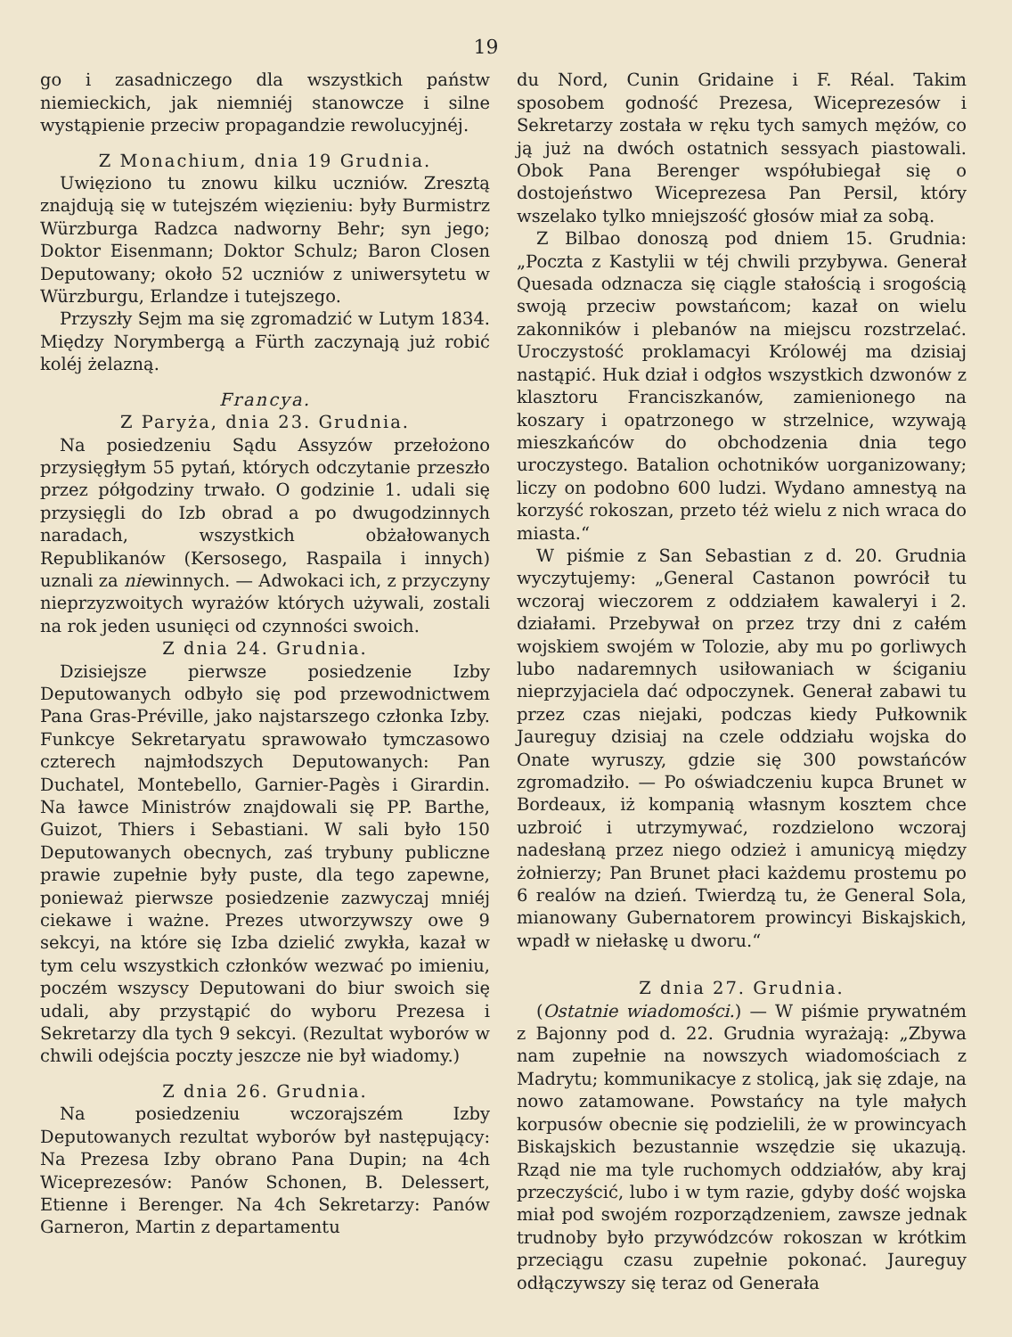19
go i zasadniczego dla wszystkich państw niemieckich, jak niemniéj stanowcze i silne wystąpienie przeciw propagandzie rewolucyjnéj.
Z Monachium, dnia 19 Grudnia.
Uwięziono tu znowu kilku uczniów. Zresztą znajdują się w tutejszém więzieniu: były Burmistrz Würzburga Radzca nadworny Behr; syn jego; Doktor Eisenmann; Doktor Schulz; Baron Closen Deputowany; około 52 uczniów z uniwersytetu w Würzburgu, Erlandze i tutejszego.
Przyszły Sejm ma się zgromadzić w Lutym 1834. Między Norymbergą a Fürth zaczynają już robić koléj żelazną.
Francya.
Z Paryża, dnia 23. Grudnia.
Na posiedzeniu Sądu Assyzów przełożono przysięgłym 55 pytań, których odczytanie przeszło przez półgodziny trwało. O godzinie 1. udali się przysięgli do Izb obrad a po dwugodzinnych naradach, wszystkich obżałowanych Republikanów (Kersosego, Raspaila i innych) uznali za niewinnych. — Adwokaci ich, z przyczyny nieprzyzwoitych wyrażów których używali, zostali na rok jeden usunięci od czynności swoich.
Z dnia 24. Grudnia.
Dzisiejsze pierwsze posiedzenie Izby Deputowanych odbyło się pod przewodnictwem Pana Gras-Préville, jako najstarszego członka Izby. Funkcye Sekretaryatu sprawowało tymczasowo czterech najmłodszych Deputowanych: Pan Duchatel, Montebello, Garnier-Pagès i Girardin. Na ławce Ministrów znajdowali się PP. Barthe, Guizot, Thiers i Sebastiani. W sali było 150 Deputowanych obecnych, zaś trybuny publiczne prawie zupełnie były puste, dla tego zapewne, ponieważ pierwsze posiedzenie zazwyczaj mniéj ciekawe i ważne. Prezes utworzywszy owe 9 sekcyi, na które się Izba dzielić zwykła, kazał w tym celu wszystkich członków wezwać po imieniu, poczém wszyscy Deputowani do biur swoich się udali, aby przystąpić do wyboru Prezesa i Sekretarzy dla tych 9 sekcyi. (Rezultat wyborów w chwili odejścia poczty jeszcze nie był wiadomy.)
Z dnia 26. Grudnia.
Na posiedzeniu wczorajszém Izby Deputowanych rezultat wyborów był następujący: Na Prezesa Izby obrano Pana Dupin; na 4ch Wiceprezesów: Panów Schonen, B. Delessert, Etienne i Berenger. Na 4ch Sekretarzy: Panów Garneron, Martin z departamentu
du Nord, Cunin Gridaine i F. Réal. Takim sposobem godność Prezesa, Wiceprezesów i Sekretarzy została w ręku tych samych mężów, co ją już na dwóch ostatnich sessyach piastowali. Obok Pana Berenger współubiegał się o dostojeństwo Wiceprezesa Pan Persil, który wszelako tylko mniejszość głosów miał za sobą.
Z Bilbao donoszą pod dniem 15. Grudnia: „Poczta z Kastylii w téj chwili przybywa. Generał Quesada odznacza się ciągle stałością i srogością swoją przeciw powstańcom; kazał on wielu zakonników i plebanów na miejscu rozstrzelać. Uroczystość proklamacyi Królowéj ma dzisiaj nastąpić. Huk dział i odgłos wszystkich dzwonów z klasztoru Franciszkanów, zamienionego na koszary i opatrzonego w strzelnice, wzywają mieszkańców do obchodzenia dnia tego uroczystego. Batalion ochotników uorganizowany; liczy on podobno 600 ludzi. Wydano amnestyą na korzyść rokoszan, przeto téż wielu z nich wraca do miasta.“
W piśmie z San Sebastian z d. 20. Grudnia wyczytujemy: „General Castanon powrócił tu wczoraj wieczorem z oddziałem kawaleryi i 2. działami. Przebywał on przez trzy dni z całém wojskiem swojém w Tolozie, aby mu po gorliwych lubo nadaremnych usiłowaniach w ściganiu nieprzyjaciela dać odpoczynek. Generał zabawi tu przez czas niejaki, podczas kiedy Pułkownik Jaureguy dzisiaj na czele oddziału wojska do Onate wyruszy, gdzie się 300 powstańców zgromadziło. — Po oświadczeniu kupca Brunet w Bordeaux, iż kompanią własnym kosztem chce uzbroić i utrzymywać, rozdzielono wczoraj nadesłaną przez niego odzież i amunicyą między żołnierzy; Pan Brunet płaci każdemu prostemu po 6 realów na dzień. Twierdzą tu, że General Sola, mianowany Gubernatorem prowincyi Biskajskich, wpadł w niełaskę u dworu.“
Z dnia 27. Grudnia.
(Ostatnie wiadomości.) — W piśmie prywatném z Bajonny pod d. 22. Grudnia wyrażają: „Zbywa nam zupełnie na nowszych wiadomościach z Madrytu; kommunikacye z stolicą, jak się zdaje, na nowo zatamowane. Powstańcy na tyle małych korpusów obecnie się podzielili, że w prowincyach Biskajskich bezustannie wszędzie się ukazują. Rząd nie ma tyle ruchomych oddziałów, aby kraj przeczyścić, lubo i w tym razie, gdyby dość wojska miał pod swojém rozporządzeniem, zawsze jednak trudnoby było przywódzców rokoszan w krótkim przeciągu czasu zupełnie pokonać. Jaureguy odłączywszy się teraz od Generała